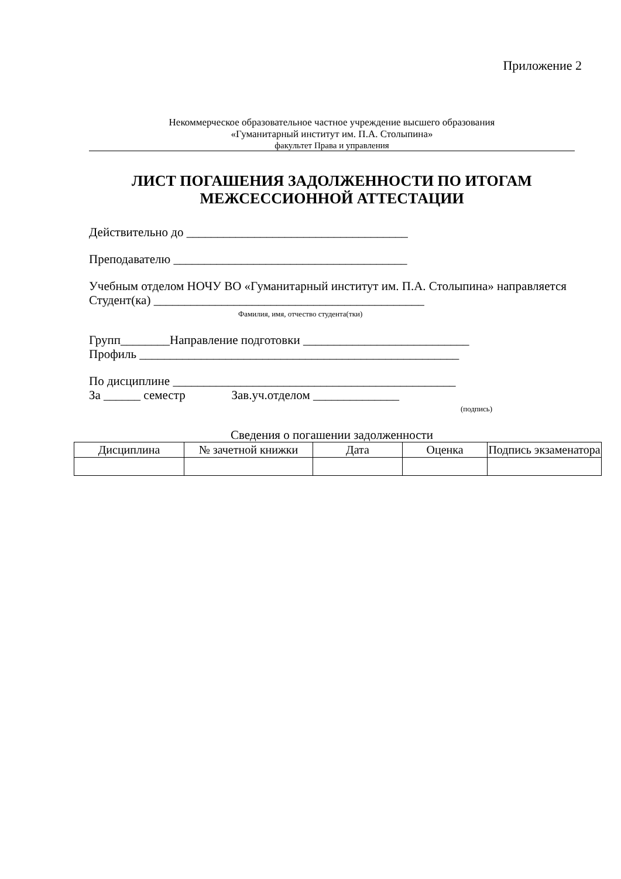Приложение 2
Некоммерческое образовательное частное учреждение высшего образования
«Гуманитарный институт им. П.А. Столыпина»
факультет Права и управления
ЛИСТ ПОГАШЕНИЯ ЗАДОЛЖЕННОСТИ ПО ИТОГАМ МЕЖСЕССИОННОЙ АТТЕСТАЦИИ
Действительно до ____________________________________
Преподавателю ______________________________________
Учебным отделом НОЧУ ВО «Гуманитарный институт им. П.А. Столыпина» направляется
Студент(ка) ____________________________________________
Фамилия, имя, отчество студента(тки)
Групп________Направление подготовки ___________________________
Профиль ____________________________________________________
По дисциплине ______________________________________________
За ______ семестр Зав.уч.отделом ______________
(подпись)
Сведения о погашении задолженности
| Дисциплина | № зачетной книжки | Дата | Оценка | Подпись экзаменатора |
| --- | --- | --- | --- | --- |